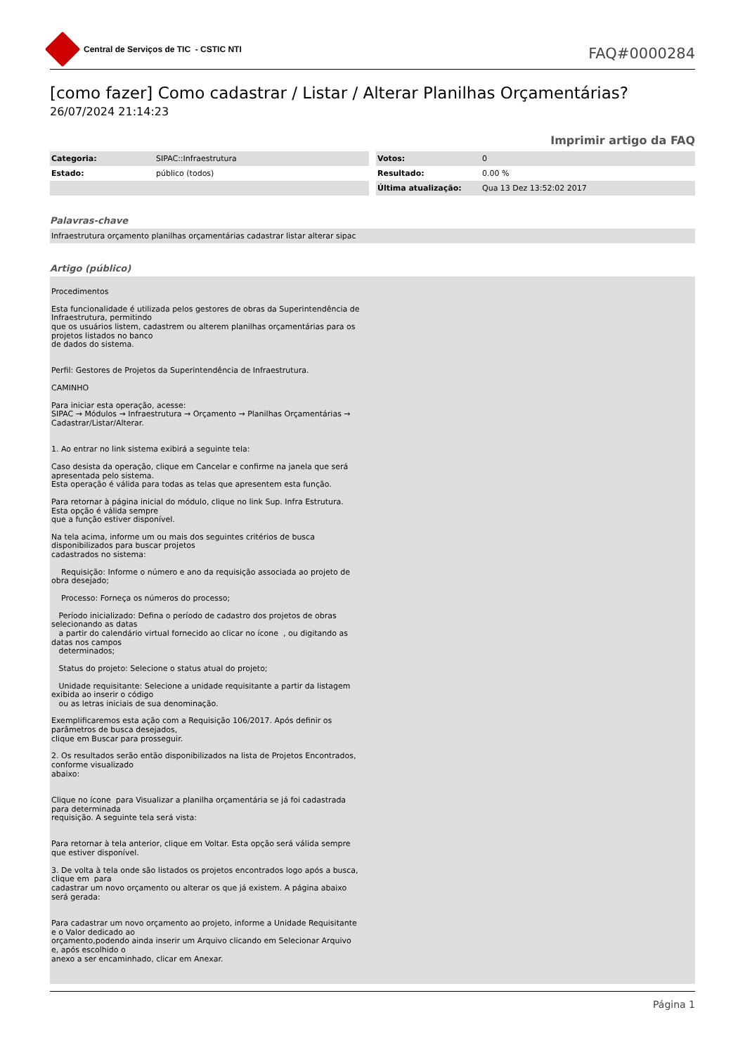Central de Serviços de TIC - CSTIC NTI
FAQ#0000284
[como fazer] Como cadastrar / Listar / Alterar Planilhas Orçamentárias?
26/07/2024 21:14:23
Imprimir artigo da FAQ
| Categoria: | SIPAC::Infraestrutura |
| Estado: | público (todos) |
| Votos: | 0 |
| Resultado: | 0.00 % |
| Última atualização: | Qua 13 Dez 13:52:02 2017 |
Palavras-chave
Infraestrutura orçamento planilhas orçamentárias cadastrar listar alterar sipac
Artigo (público)
Procedimentos
Esta funcionalidade é utilizada pelos gestores de obras da Superintendência de Infraestrutura, permitindo
que os usuários listem, cadastrem ou alterem planilhas orçamentárias para os projetos listados no banco
de dados do sistema.
Perfil: Gestores de Projetos da Superintendência de Infraestrutura.
CAMINHO
Para iniciar esta operação, acesse:
SIPAC → Módulos → Infraestrutura → Orçamento → Planilhas Orçamentárias → Cadastrar/Listar/Alterar.
1. Ao entrar no link sistema exibirá a seguinte tela:
Caso desista da operação, clique em Cancelar e confirme na janela que será apresentada pelo sistema.
Esta operação é válida para todas as telas que apresentem esta função.
Para retornar à página inicial do módulo, clique no link Sup. Infra Estrutura. Esta opção é válida sempre
que a função estiver disponível.
Na tela acima, informe um ou mais dos seguintes critérios de busca disponibilizados para buscar projetos
cadastrados no sistema:
Requisição: Informe o número e ano da requisição associada ao projeto de obra desejado;
Processo: Forneça os números do processo;
Período inicializado: Defina o período de cadastro dos projetos de obras selecionando as datas
a partir do calendário virtual fornecido ao clicar no ícone , ou digitando as datas nos campos
determinados;
Status do projeto: Selecione o status atual do projeto;
Unidade requisitante: Selecione a unidade requisitante a partir da listagem exibida ao inserir o código
ou as letras iniciais de sua denominação.
Exemplificaremos esta ação com a Requisição 106/2017. Após definir os parâmetros de busca desejados,
clique em Buscar para prosseguir.
2. Os resultados serão então disponibilizados na lista de Projetos Encontrados, conforme visualizado
abaixo:
Clique no ícone para Visualizar a planilha orçamentária se já foi cadastrada para determinada
requisição. A seguinte tela será vista:
Para retornar à tela anterior, clique em Voltar. Esta opção será válida sempre que estiver disponível.
3. De volta à tela onde são listados os projetos encontrados logo após a busca, clique em para
cadastrar um novo orçamento ou alterar os que já existem. A página abaixo será gerada:
Para cadastrar um novo orçamento ao projeto, informe a Unidade Requisitante e o Valor dedicado ao
orçamento,podendo ainda inserir um Arquivo clicando em Selecionar Arquivo e, após escolhido o
anexo a ser encaminhado, clicar em Anexar.
Página 1